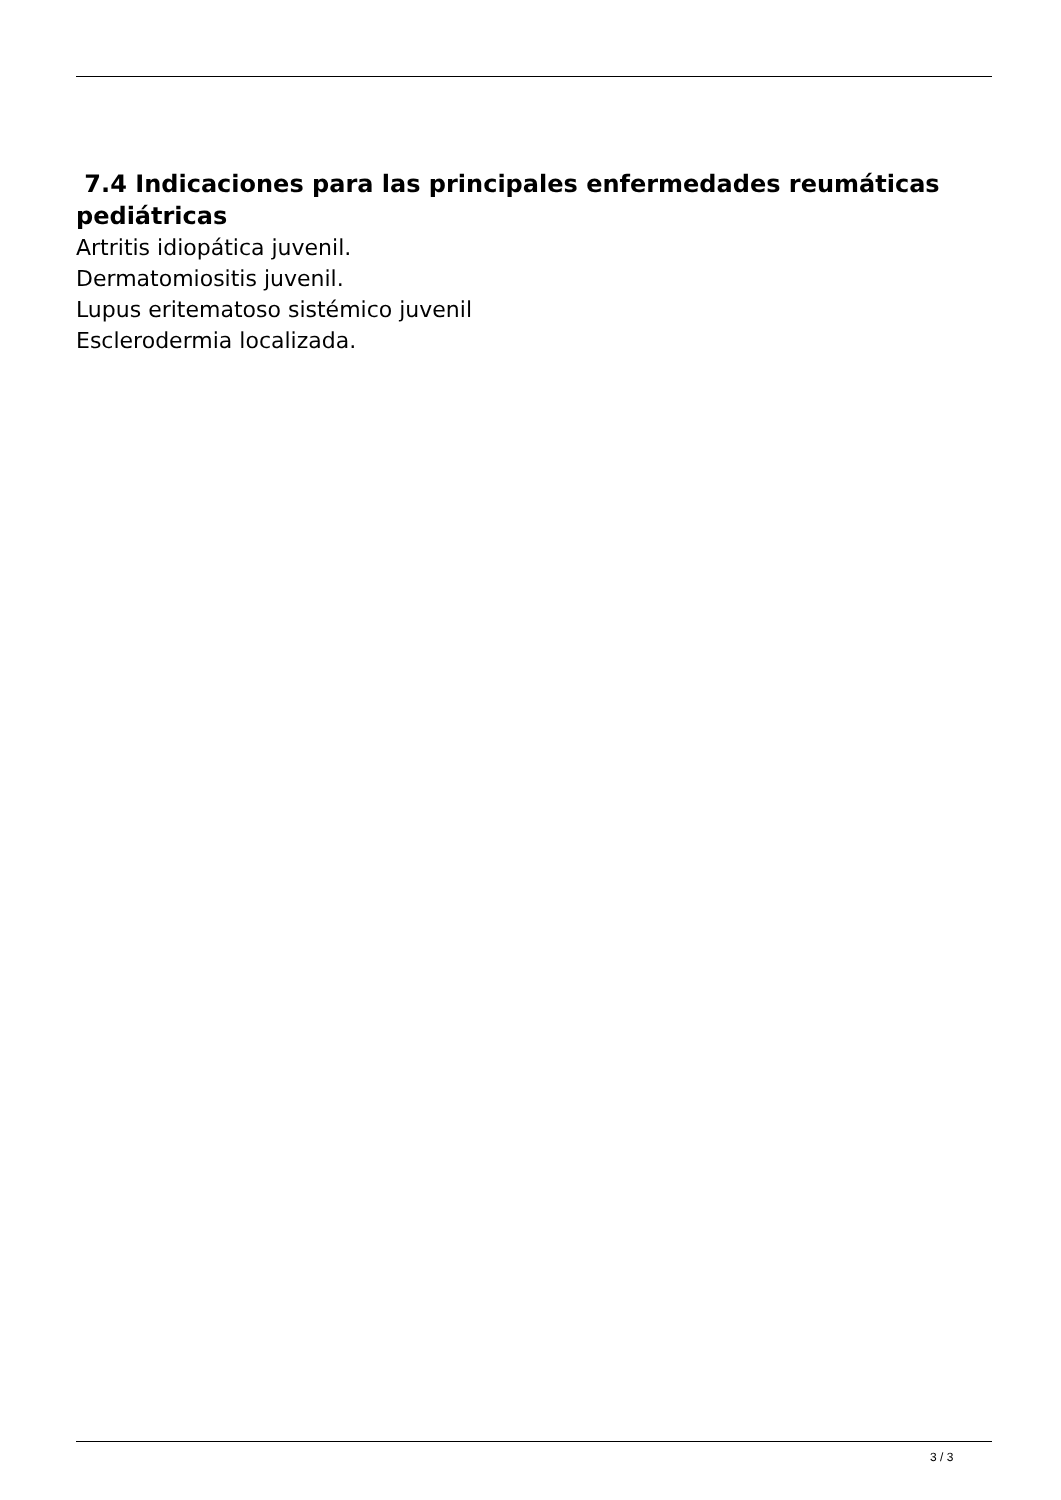7.4 Indicaciones para las principales enfermedades reumáticas pediátricas
Artritis idiopática juvenil.
Dermatomiositis juvenil.
Lupus eritematoso sistémico juvenil
Esclerodermia localizada.
3 / 3